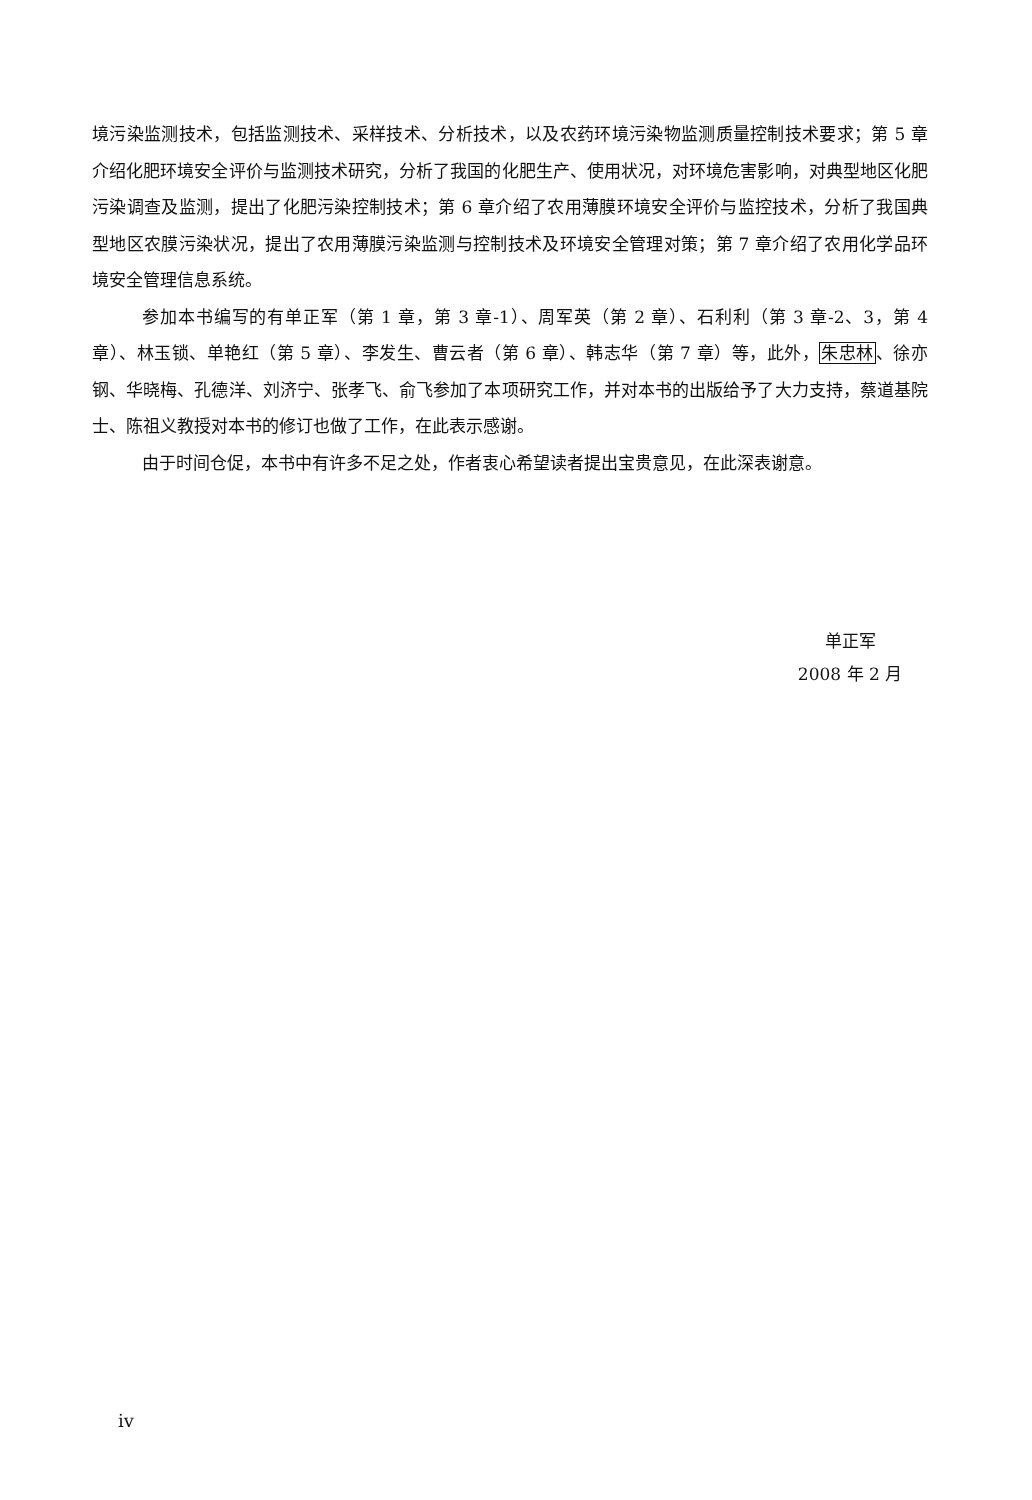境污染监测技术，包括监测技术、采样技术、分析技术，以及农药环境污染物监测质量控制技术要求；第 5 章介绍化肥环境安全评价与监测技术研究，分析了我国的化肥生产、使用状况，对环境危害影响，对典型地区化肥污染调查及监测，提出了化肥污染控制技术；第 6 章介绍了农用薄膜环境安全评价与监控技术，分析了我国典型地区农膜污染状况，提出了农用薄膜污染监测与控制技术及环境安全管理对策；第 7 章介绍了农用化学品环境安全管理信息系统。
参加本书编写的有单正军（第 1 章，第 3 章-1）、周军英（第 2 章）、石利利（第 3 章-2、3，第 4 章）、林玉锁、单艳红（第 5 章）、李发生、曹云者（第 6 章）、韩志华（第 7 章）等，此外，朱忠林、徐亦钢、华晓梅、孔德洋、刘济宁、张孝飞、俞飞参加了本项研究工作，并对本书的出版给予了大力支持，蔡道基院士、陈祖义教授对本书的修订也做了工作，在此表示感谢。
由于时间仓促，本书中有许多不足之处，作者衷心希望读者提出宝贵意见，在此深表谢意。
单正军
2008 年 2 月
iv